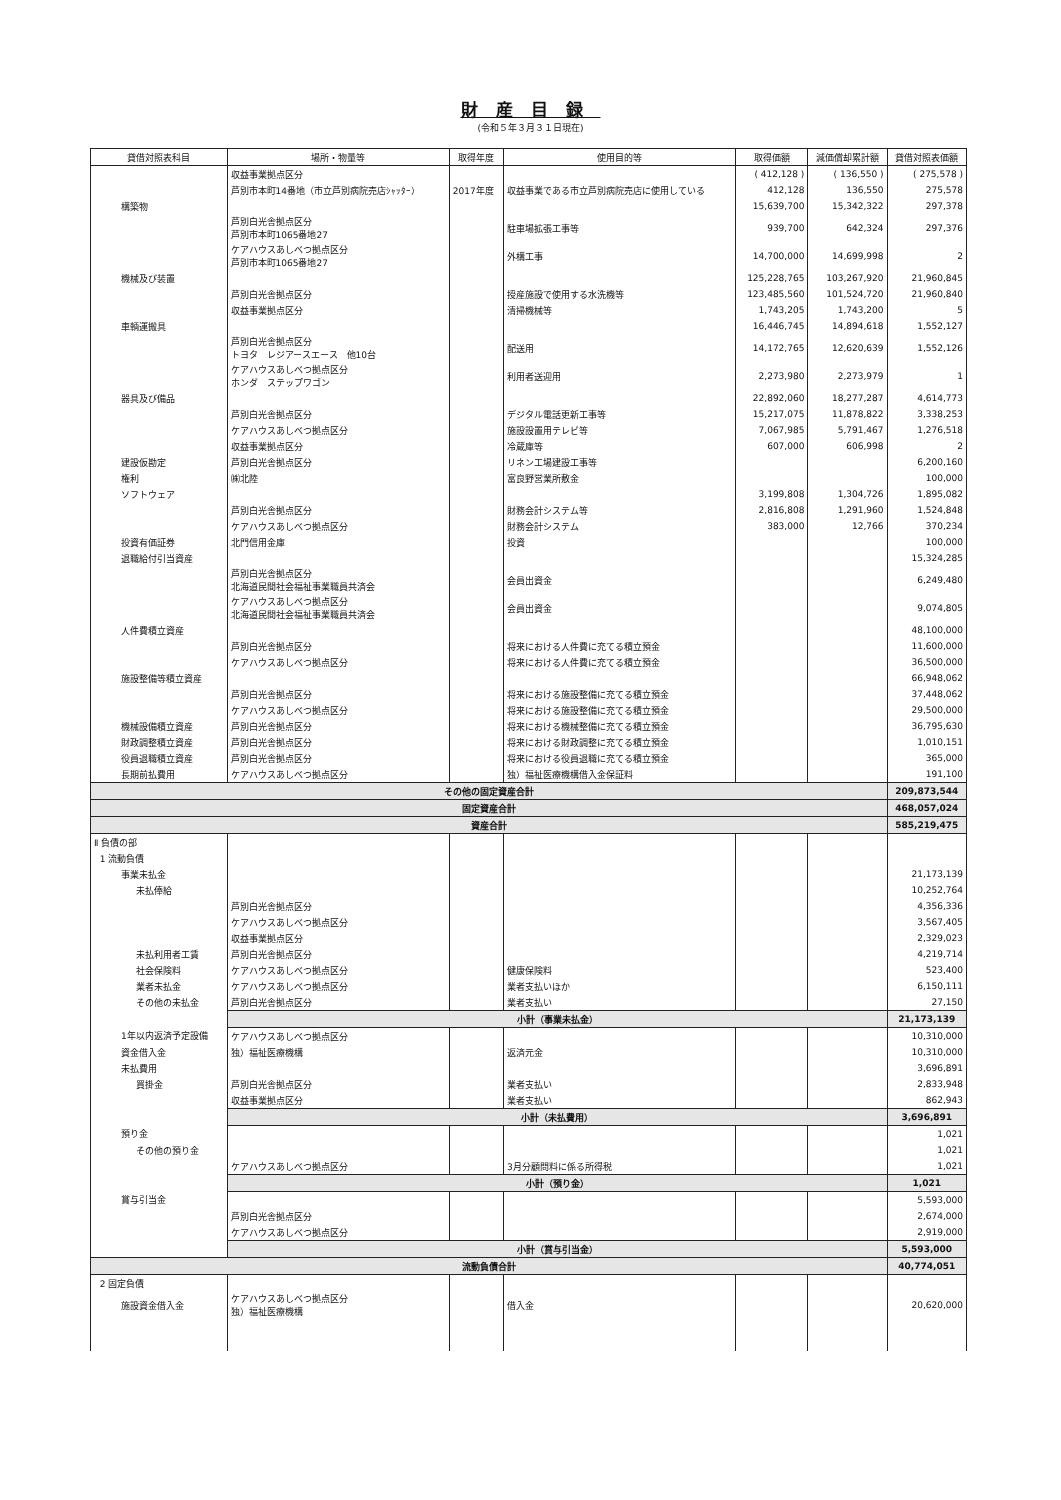財産目録
(令和５年３月３１日現在)
| 貸借対照表科目 | 場所・物量等 | 取得年度 | 使用目的等 | 取得価額 | 減価償却累計額 | 貸借対照表価額 |
| --- | --- | --- | --- | --- | --- | --- |
| | 収益事業拠点区分 | | | ( 412,128 ) | ( 136,550 ) | ( 275,578 ) |
| | 芦別市本町14番地（市立芦別病院売店ｼｬｯﾀｰ） | 2017年度 | 収益事業である市立芦別病院売店に使用している | 412,128 | 136,550 | 275,578 |
| 構築物 | | | | 15,639,700 | 15,342,322 | 297,378 |
| | 芦別白光舎拠点区分 芦別市本町1065番地27 | | 駐車場拡張工事等 | 939,700 | 642,324 | 297,376 |
| | ケアハウスあしべつ拠点区分 芦別市本町1065番地27 | | 外構工事 | 14,700,000 | 14,699,998 | 2 |
| 機械及び装置 | | | | 125,228,765 | 103,267,920 | 21,960,845 |
| | 芦別白光舎拠点区分 | | 授産施設で使用する水洗機等 | 123,485,560 | 101,524,720 | 21,960,840 |
| | 収益事業拠点区分 | | 清掃機械等 | 1,743,205 | 1,743,200 | 5 |
| 車輌運搬具 | | | | 16,446,745 | 14,894,618 | 1,552,127 |
| | 芦別白光舎拠点区分 トヨタ レジアースエース 他10台 | | 配送用 | 14,172,765 | 12,620,639 | 1,552,126 |
| | ケアハウスあしべつ拠点区分 ホンダ ステップワゴン | | 利用者送迎用 | 2,273,980 | 2,273,979 | 1 |
| 器具及び備品 | | | | 22,892,060 | 18,277,287 | 4,614,773 |
| | 芦別白光舎拠点区分 | | デジタル電話更新工事等 | 15,217,075 | 11,878,822 | 3,338,253 |
| | ケアハウスあしべつ拠点区分 | | 施設設置用テレビ等 | 7,067,985 | 5,791,467 | 1,276,518 |
| | 収益事業拠点区分 | | 冷蔵庫等 | 607,000 | 606,998 | 2 |
| 建設仮勘定 | 芦別白光舎拠点区分 | | リネン工場建設工事等 | | | 6,200,160 |
| 権利 | ㈱北陸 | | 富良野営業所敷金 | | | 100,000 |
| ソフトウェア | | | | 3,199,808 | 1,304,726 | 1,895,082 |
| | 芦別白光舎拠点区分 | | 財務会計システム等 | 2,816,808 | 1,291,960 | 1,524,848 |
| | ケアハウスあしべつ拠点区分 | | 財務会計システム | 383,000 | 12,766 | 370,234 |
| 投資有価証券 | 北門信用金庫 | | 投資 | | | 100,000 |
| 退職給付引当資産 | | | | | | 15,324,285 |
| | 芦別白光舎拠点区分 北海道民間社会福祉事業職員共済会 | | 会員出資金 | | | 6,249,480 |
| | ケアハウスあしべつ拠点区分 北海道民間社会福祉事業職員共済会 | | 会員出資金 | | | 9,074,805 |
| 人件費積立資産 | | | | | | 48,100,000 |
| | 芦別白光舎拠点区分 | | 将来における人件費に充てる積立預金 | | | 11,600,000 |
| | ケアハウスあしべつ拠点区分 | | 将来における人件費に充てる積立預金 | | | 36,500,000 |
| 施設整備等積立資産 | | | | | | 66,948,062 |
| | 芦別白光舎拠点区分 | | 将来における施設整備に充てる積立預金 | | | 37,448,062 |
| | ケアハウスあしべつ拠点区分 | | 将来における施設整備に充てる積立預金 | | | 29,500,000 |
| 機械設備積立資産 | 芦別白光舎拠点区分 | | 将来における機械整備に充てる積立預金 | | | 36,795,630 |
| 財政調整積立資産 | 芦別白光舎拠点区分 | | 将来における財政調整に充てる積立預金 | | | 1,010,151 |
| 役員退職積立資産 | 芦別白光舎拠点区分 | | 将来における役員退職に充てる積立預金 | | | 365,000 |
| 長期前払費用 | ケアハウスあしべつ拠点区分 | | 独）福祉医療機構借入金保証料 | | | 191,100 |
| その他の固定資産合計 | | | | | | 209,873,544 |
| 固定資産合計 | | | | | | 468,057,024 |
| 資産合計 | | | | | | 585,219,475 |
| Ⅱ 負債の部 | | | | | | |
| 1 流動負債 | | | | | | |
| 事業未払金 | | | | | | 21,173,139 |
| 未払俸給 | | | | | | 10,252,764 |
| | 芦別白光舎拠点区分 | | | | | 4,356,336 |
| | ケアハウスあしべつ拠点区分 | | | | | 3,567,405 |
| | 収益事業拠点区分 | | | | | 2,329,023 |
| 未払利用者工賃 | 芦別白光舎拠点区分 | | | | | 4,219,714 |
| 社会保険料 | ケアハウスあしべつ拠点区分 | | 健康保険料 | | | 523,400 |
| 業者未払金 | ケアハウスあしべつ拠点区分 | | 業者支払いほか | | | 6,150,111 |
| その他の未払金 | 芦別白光舎拠点区分 | | 業者支払い | | | 27,150 |
| | 小計（事業未払金） | | | | | 21,173,139 |
| 1年以内返済予定設備 | ケアハウスあしべつ拠点区分 | | | | | 10,310,000 |
| 資金借入金 | 独）福祉医療機構 | | 返済元金 | | | 10,310,000 |
| 未払費用 | | | | | | 3,696,891 |
| 買掛金 | 芦別白光舎拠点区分 | | 業者支払い | | | 2,833,948 |
| | 収益事業拠点区分 | | 業者支払い | | | 862,943 |
| | 小計（未払費用） | | | | | 3,696,891 |
| 預り金 | | | | | | 1,021 |
| その他の預り金 | | | | | | 1,021 |
| | ケアハウスあしべつ拠点区分 | | 3月分顧問料に係る所得税 | | | 1,021 |
| | 小計（預り金） | | | | | 1,021 |
| 賞与引当金 | | | | | | 5,593,000 |
| | 芦別白光舎拠点区分 | | | | | 2,674,000 |
| | ケアハウスあしべつ拠点区分 | | | | | 2,919,000 |
| | 小計（賞与引当金） | | | | | 5,593,000 |
| 流動負債合計 | | | | | | 40,774,051 |
| 2 固定負債 | | | | | | |
| 施設資金借入金 | ケアハウスあしべつ拠点区分 独）福祉医療機構 | | 借入金 | | | 20,620,000 |